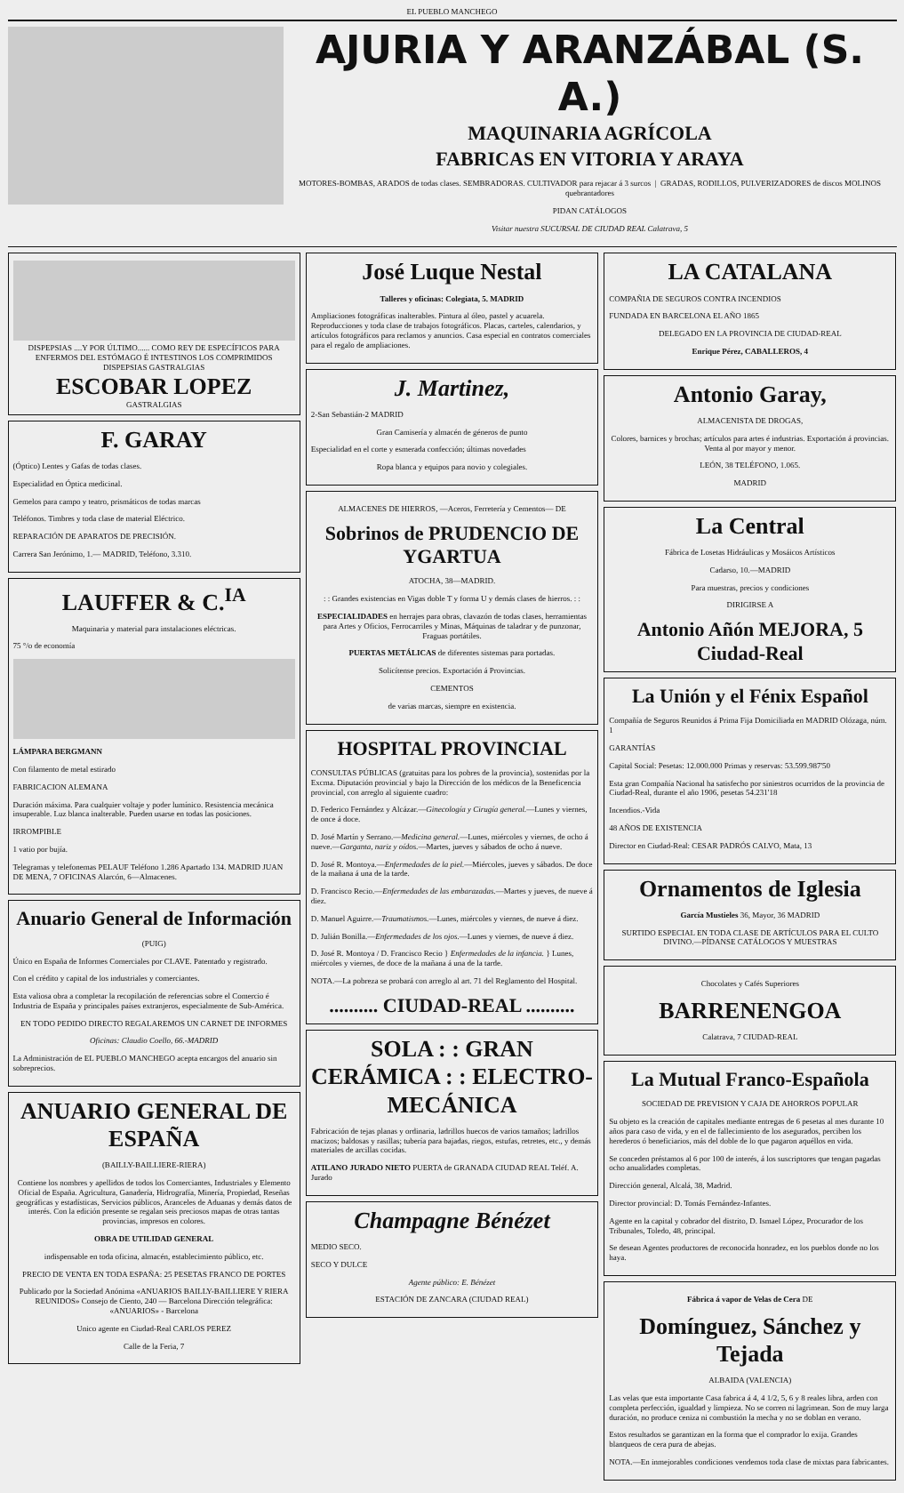EL PUEBLO MANCHEGO
AJURIA Y ARANZÁBAL (S. A.)
MAQUINARIA AGRÍCOLA
FABRICAS EN VITORIA Y ARAYA
MOTORES-BOMBAS, ARADOS de todas clases. SEMBRADORAS. CULTIVADOR para rejacar á 3 surcos | GRADAS, RODILLOS, PULVERIZADORES de discos MOLINOS quebrantadores
PIDAN CATÁLOGOS
Visitar nuestra SUCURSAL DE CIUDAD REAL Calatrava, 5
DISPEPSIAS ....Y POR ÚLTIMO...... COMO REY DE ESPECÍFICOS PARA ENFERMOS DEL ESTÓMAGO É INTESTINOS LOS COMPRIMIDOS DISPEPSIAS GASTRALGIAS
ESCOBAR LOPEZ
GASTRALGIAS
F. GARAY
(Óptico) Lentes y Gafas de todas clases.
Especialidad en Óptica medicinal.
Gemelos para campo y teatro, prismáticos de todas marcas
Teléfonos. Timbres y toda clase de material Eléctrico.
REPARACIÓN DE APARATOS DE PRECISIÓN.
Carrera San Jerónimo, 1.— MADRID, Teléfono, 3.310.
LAUFFER & C.<sup>IA</sup>
Maquinaria y material para instalaciones eléctricas.
75 °/o de economía
LÁMPARA BERGMANN
Con filamento de metal estirado
FABRICACION ALEMANA
Duración máxima. Para cualquier voltaje y poder lumínico. Resistencia mecánica insuperable. Luz blanca inalterable. Pueden usarse en todas las posiciones.
IRROMPIBLE
1 vatio por bujía.
Telegramas y telefonemas PELAUF Teléfono 1.286 Apartado 134. MADRID JUAN DE MENA, 7 OFICINAS Alarcón, 6—Almacenes.
Anuario General de Información
(PUIG)
Único en España de Informes Comerciales por CLAVE. Patentado y registrado.
Con el crédito y capital de los industriales y comerciantes.
Esta valiosa obra a completar la recopilación de referencias sobre el Comercio é Industria de España y principales países extranjeros, especialmente de Sub-América.
EN TODO PEDIDO DIRECTO REGALAREMOS UN CARNET DE INFORMES
Oficinas: Claudio Coello, 66.-MADRID
La Administración de EL PUEBLO MANCHEGO acepta encargos del anuario sin sobreprecios.
ANUARIO GENERAL DE ESPAÑA
(BAILLY-BAILLIERE-RIERA)
Contiene los nombres y apellidos de todos los Comerciantes, Industriales y Elemento Oficial de España. Agricultura, Ganadería, Hidrografía, Minería, Propiedad, Reseñas geográficas y estadísticas, Servicios públicos, Aranceles de Aduanas y demás datos de interés. Con la edición presente se regalan seis preciosos mapas de otras tantas provincias, impresos en colores.
OBRA DE UTILIDAD GENERAL
indispensable en toda oficina, almacén, establecimiento público, etc.
PRECIO DE VENTA EN TODA ESPAÑA: 25 PESETAS FRANCO DE PORTES
Publicado por la Sociedad Anónima «ANUARIOS BAILLY-BAILLIERE Y RIERA REUNIDOS» Consejo de Ciento, 240 — Barcelona Dirección telegráfica: «ANUARIOS» - Barcelona
Unico agente en Ciudad-Real CARLOS PEREZ
Calle de la Feria, 7
José Luque Nestal
Talleres y oficinas: Colegiata, 5. MADRID
Ampliaciones fotográficas inalterables. Pintura al óleo, pastel y acuarela. Reproducciones y toda clase de trabajos fotográficos. Placas, carteles, calendarios, y artículos fotográficos para reclamos y anuncios. Casa especial en contratos comerciales para el regalo de ampliaciones.
J. Martinez,
2-San Sebastián-2 MADRID
Gran Camisería y almacén de géneros de punto
Especialidad en el corte y esmerada confección; últimas novedades
Ropa blanca y equipos para novio y colegiales.
ALMACENES DE HIERROS, —Aceros, Ferretería y Cementos— DE
Sobrinos de PRUDENCIO DE YGARTUA
ATOCHA, 38—MADRID.
: : Grandes existencias en Vigas doble T y forma U y demás clases de hierros. : :
ESPECIALIDADES en herrajes para obras, clavazón de todas clases, herramientas para Artes y Oficios, Ferrocarriles y Minas, Máquinas de taladrar y de punzonar, Fraguas portátiles.
PUERTAS METÁLICAS de diferentes sistemas para portadas.
Solicítense precios. Exportación á Provincias.
CEMENTOS
de varias marcas, siempre en existencia.
HOSPITAL PROVINCIAL
CONSULTAS PÚBLICAS (gratuitas para los pobres de la provincia), sostenidas por la Excma. Diputación provincial y bajo la Dirección de los médicos de la Beneficencia provincial, con arreglo al siguiente cuadro:
D. Federico Fernández y Alcázar.—Ginecología y Cirugía general.—Lunes y viernes, de once á doce.
D. José Martín y Serrano.—Medicina general.—Lunes, miércoles y viernes, de ocho á nueve.—Garganta, nariz y oídos.—Martes, jueves y sábados de ocho á nueve.
D. José R. Montoya.—Enfermedades de la piel.—Miércoles, jueves y sábados. De doce de la mañana á una de la tarde.
D. Francisco Recio.—Enfermedades de las embarazadas.—Martes y jueves, de nueve á diez.
D. Manuel Aguirre.—Traumatismos.—Lunes, miércoles y viernes, de nueve á diez.
D. Julián Bonilla.—Enfermedades de los ojos.—Lunes y viernes, de nueve á diez.
D. José R. Montoya / D. Francisco Recio } Enfermedades de la infancia. } Lunes, miércoles y viernes, de doce de la mañana á una de la tarde.
NOTA.—La pobreza se probará con arreglo al art. 71 del Reglamento del Hospital.
.......... CIUDAD-REAL ..........
SOLA : : GRAN CERÁMICA : : ELECTRO-MECÁNICA
Fabricación de tejas planas y ordinaria, ladrillos huecos de varios tamaños; ladrillos macizos; baldosas y rasillas; tubería para bajadas, riegos, estufas, retretes, etc., y demás materiales de arcillas cocidas.
ATILANO JURADO NIETO PUERTA de GRANADA CIUDAD REAL Teléf. A. Jurado
Champagne Bénézet
MEDIO SECO.
SECO Y DULCE
Agente público: E. Bénézet
ESTACIÓN DE ZANCARA (CIUDAD REAL)
LA CATALANA
COMPAÑIA DE SEGUROS CONTRA INCENDIOS
FUNDADA EN BARCELONA EL AÑO 1865
DELEGADO EN LA PROVINCIA DE CIUDAD-REAL
Enrique Pérez, CABALLEROS, 4
Antonio Garay,
ALMACENISTA DE DROGAS,
Colores, barnices y brochas; artículos para artes é industrias. Exportación á provincias. Venta al por mayor y menor.
LEÓN, 38 TELÉFONO, 1.065.
MADRID
La Central
Fábrica de Losetas Hidráulicas y Mosáicos Artísticos
Cadarso, 10.—MADRID
Para muestras, precios y condiciones
DIRIGIRSE A
Antonio Añón MEJORA, 5 Ciudad-Real
La Unión y el Fénix Español
Compañía de Seguros Reunidos á Prima Fija Domiciliada en MADRID Olózaga, núm. 1
GARANTÍAS
Capital Social: Pesetas: 12.000.000 Primas y reservas: 53.599.987'50
Esta gran Compañía Nacional ha satisfecho por siniestros ocurridos de la provincia de Ciudad-Real, durante el año 1906, pesetas 54.231'18
Incendios.-Vida
48 AÑOS DE EXISTENCIA
Director en Ciudad-Real: CESAR PADRÓS CALVO, Mata, 13
Ornamentos de Iglesia
García Mustieles 36, Mayor, 36 MADRID
SURTIDO ESPECIAL EN TODA CLASE DE ARTÍCULOS PARA EL CULTO DIVINO.—PÍDANSE CATÁLOGOS Y MUESTRAS
Chocolates y Cafés Superiores
BARRENENGOA
Calatrava, 7 CIUDAD-REAL
La Mutual Franco-Española
SOCIEDAD DE PREVISION Y CAJA DE AHORROS POPULAR
Su objeto es la creación de capitales mediante entregas de 6 pesetas al mes durante 10 años para caso de vida, y en el de fallecimiento de los asegurados, perciben los herederos ó beneficiarios, más del doble de lo que pagaron aquéllos en vida.
Se conceden préstamos al 6 por 100 de interés, á los suscriptores que tengan pagadas ocho anualidades completas.
Dirección general, Alcalá, 38, Madrid.
Director provincial: D. Tomás Fernández-Infantes.
Agente en la capital y cobrador del distrito, D. Ismael López, Procurador de los Tribunales, Toledo, 48, principal.
Se desean Agentes productores de reconocida honradez, en los pueblos donde no los haya.
Fábrica á vapor de Velas de Cera DE
Domínguez, Sánchez y Tejada
ALBAIDA (VALENCIA)
Las velas que esta importante Casa fabrica á 4, 4 1/2, 5, 6 y 8 reales libra, arden con completa perfección, igualdad y limpieza. No se corren ni lagrimean. Son de muy larga duración, no produce ceniza ni combustión la mecha y no se doblan en verano.
Estos resultados se garantizan en la forma que el comprador lo exija. Grandes blanqueos de cera pura de abejas.
NOTA.—En inmejorables condiciones vendemos toda clase de mixtas para fabricantes.